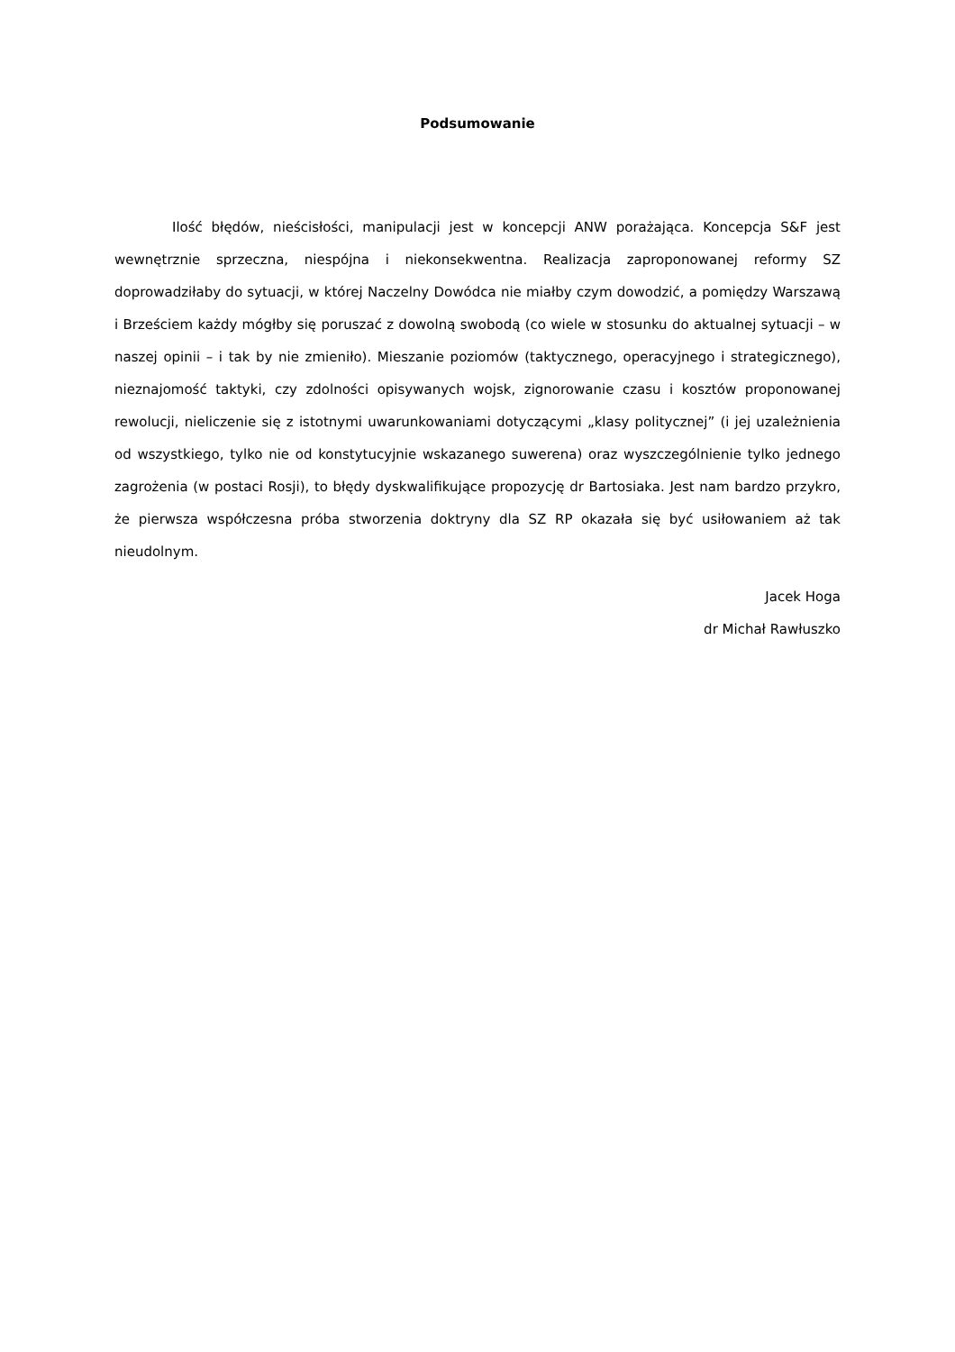Podsumowanie
Ilość błędów, nieścisłości, manipulacji jest w koncepcji ANW porażająca. Koncepcja S&F jest wewnętrznie sprzeczna, niespójna i niekonsekwentna. Realizacja zaproponowanej reformy SZ doprowadziłaby do sytuacji, w której Naczelny Dowódca nie miałby czym dowodzić, a pomiędzy Warszawą i Brześciem każdy mógłby się poruszać z dowolną swobodą (co wiele w stosunku do aktualnej sytuacji – w naszej opinii – i tak by nie zmieniło). Mieszanie poziomów (taktycznego, operacyjnego i strategicznego), nieznajomość taktyki, czy zdolności opisywanych wojsk, zignorowanie czasu i kosztów proponowanej rewolucji, nieliczenie się z istotnymi uwarunkowaniami dotyczącymi „klasy politycznej” (i jej uzależnienia od wszystkiego, tylko nie od konstytucyjnie wskazanego suwerena) oraz wyszczególnienie tylko jednego zagrożenia (w postaci Rosji), to błędy dyskwalifikujące propozycję dr Bartosiaka. Jest nam bardzo przykro, że pierwsza współczesna próba stworzenia doktryny dla SZ RP okazała się być usiłowaniem aż tak nieudolnym.
Jacek Hoga
dr Michał Rawłuszko